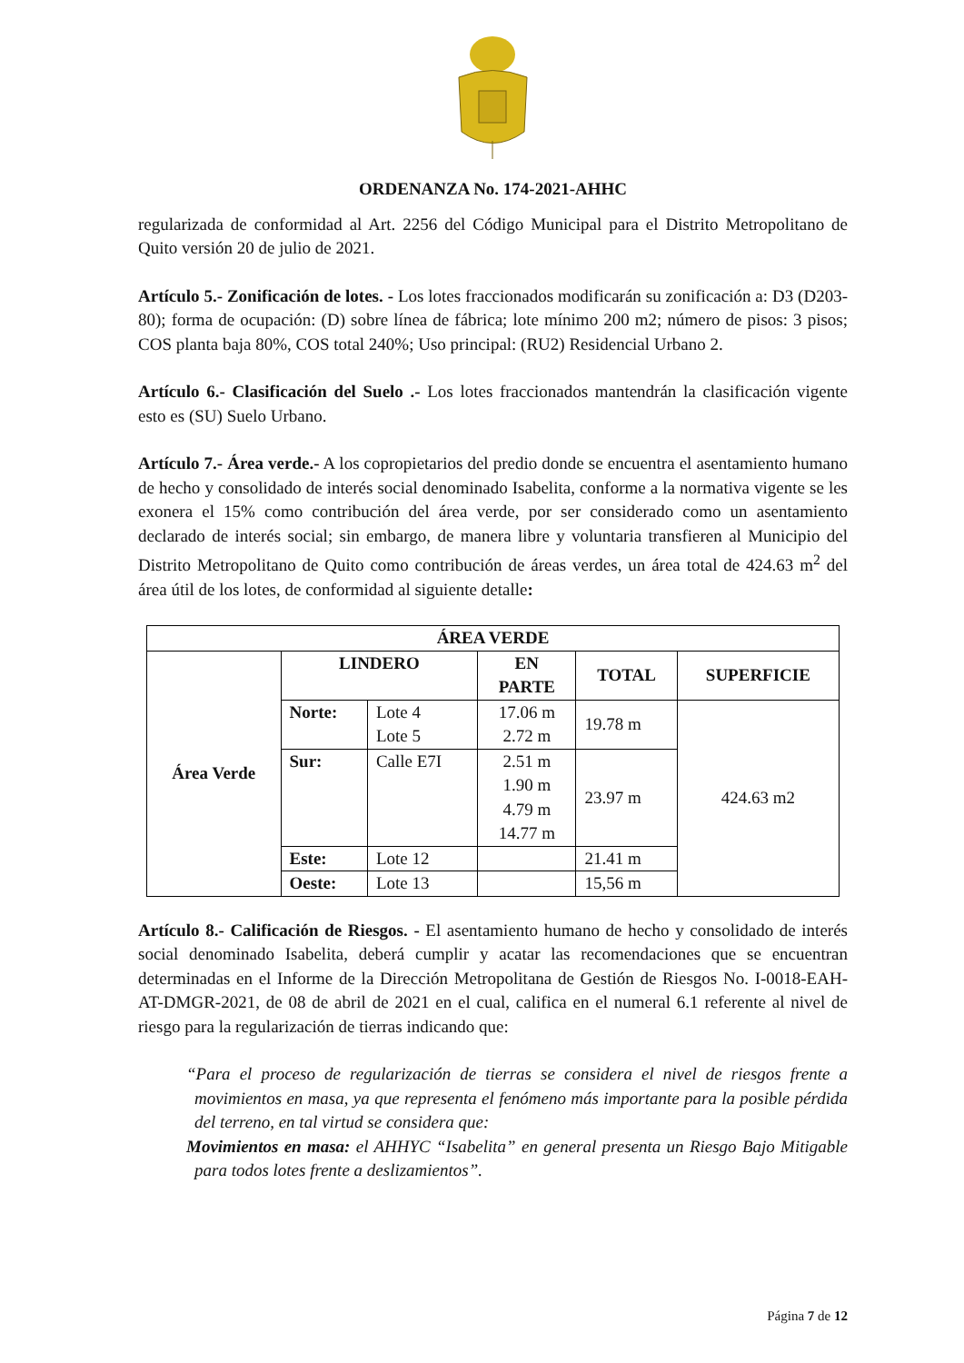ORDENANZA No. 174-2021-AHHC
regularizada de conformidad al Art. 2256 del Código Municipal para el Distrito Metropolitano de Quito versión 20 de julio de 2021.
Artículo 5.- Zonificación de lotes. - Los lotes fraccionados modificarán su zonificación a: D3 (D203-80); forma de ocupación: (D) sobre línea de fábrica; lote mínimo 200 m2; número de pisos: 3 pisos; COS planta baja 80%, COS total 240%; Uso principal: (RU2) Residencial Urbano 2.
Artículo 6.- Clasificación del Suelo .- Los lotes fraccionados mantendrán la clasificación vigente esto es (SU) Suelo Urbano.
Artículo 7.- Área verde.- A los copropietarios del predio donde se encuentra el asentamiento humano de hecho y consolidado de interés social denominado Isabelita, conforme a la normativa vigente se les exonera el 15% como contribución del área verde, por ser considerado como un asentamiento declarado de interés social; sin embargo, de manera libre y voluntaria transfieren al Municipio del Distrito Metropolitano de Quito como contribución de áreas verdes, un área total de 424.63 m<sup>2</sup> del área útil de los lotes, de conformidad al siguiente detalle:
| ÁREA VERDE | | | | | |
| --- | --- | --- | --- | --- | --- |
| Área Verde | LINDERO | | EN PARTE | TOTAL | SUPERFICIE |
| | Norte: | Lote 4 Lote 5 | 17.06 m 2.72 m | 19.78 m | 424.63 m2 |
| | Sur: | Calle E7I | 2.51 m 1.90 m 4.79 m 14.77 m | 23.97 m | |
| | Este: | Lote 12 | | 21.41 m | |
| | Oeste: | Lote 13 | | 15,56 m | |
Artículo 8.- Calificación de Riesgos. - El asentamiento humano de hecho y consolidado de interés social denominado Isabelita, deberá cumplir y acatar las recomendaciones que se encuentran determinadas en el Informe de la Dirección Metropolitana de Gestión de Riesgos No. I-0018-EAH-AT-DMGR-2021, de 08 de abril de 2021 en el cual, califica en el numeral 6.1 referente al nivel de riesgo para la regularización de tierras indicando que:
“Para el proceso de regularización de tierras se considera el nivel de riesgos frente a movimientos en masa, ya que representa el fenómeno más importante para la posible pérdida del terreno, en tal virtud se considera que:
Movimientos en masa: el AHHYC “Isabelita” en general presenta un Riesgo Bajo Mitigable para todos lotes frente a deslizamientos”.
Página 7 de 12